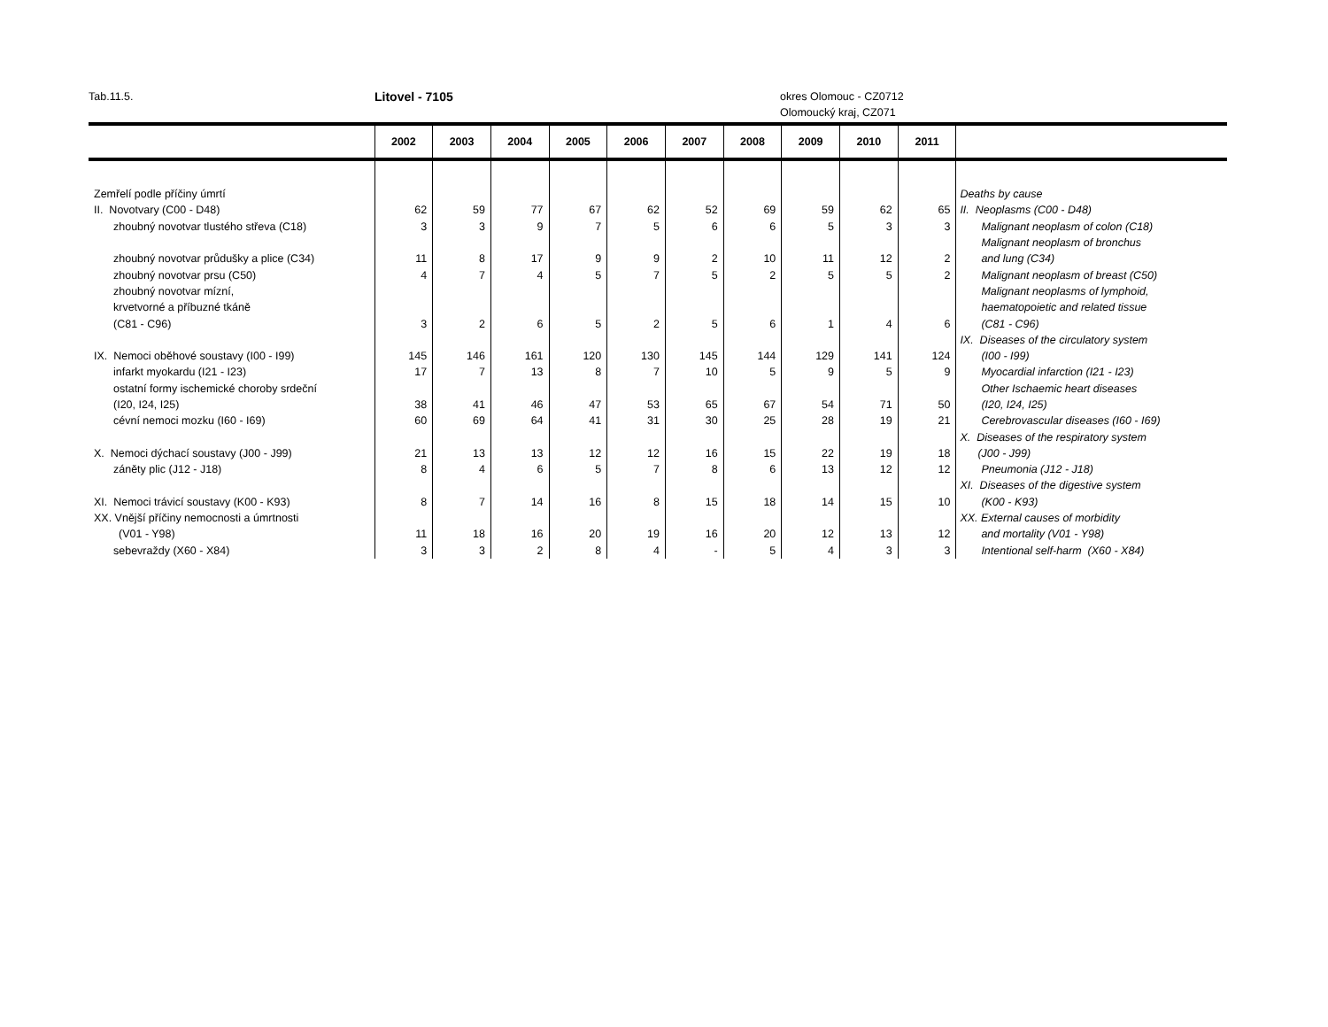Tab.11.5. Litovel - 7105 okres Olomouc - CZ0712
Olomoucký kraj, CZ071
| | 2002 | 2003 | 2004 | 2005 | 2006 | 2007 | 2008 | 2009 | 2010 | 2011 | |
| --- | --- | --- | --- | --- | --- | --- | --- | --- | --- | --- | --- |
| Zemřelí podle příčiny úmrtí | | | | | | | | | | | Deaths by cause |
| II. Novotvary (C00 - D48) | 62 | 59 | 77 | 67 | 62 | 52 | 69 | 59 | 62 | 65 | II. Neoplasms (C00 - D48) |
| zhoubný novotvar tlustého střeva (C18) | 3 | 3 | 9 | 7 | 5 | 6 | 6 | 5 | 3 | 3 | Malignant neoplasm of colon (C18) |
| | | | | | | | | | | | Malignant neoplasm of bronchus |
| zhoubný novotvar průdušky a plice (C34) | 11 | 8 | 17 | 9 | 9 | 2 | 10 | 11 | 12 | 2 | and lung (C34) |
| zhoubný novotvar prsu (C50) | 4 | 7 | 4 | 5 | 7 | 5 | 2 | 5 | 5 | 2 | Malignant neoplasm of breast (C50) |
| zhoubný novotvar mízní, | | | | | | | | | | | Malignant neoplasms of lymphoid, |
| krvetvorné a příbuzné tkáně | | | | | | | | | | | haematopoietic and related tissue |
| (C81 - C96) | 3 | 2 | 6 | 5 | 2 | 5 | 6 | 1 | 4 | 6 | (C81 - C96) |
| | | | | | | | | | | | IX. Diseases of the circulatory system |
| IX. Nemoci oběhové soustavy (I00 - I99) | 145 | 146 | 161 | 120 | 130 | 145 | 144 | 129 | 141 | 124 | (I00 - I99) |
| infarkt myokardu (I21 - I23) | 17 | 7 | 13 | 8 | 7 | 10 | 5 | 9 | 5 | 9 | Myocardial infarction (I21 - I23) |
| ostatní formy ischemické choroby srdeční | | | | | | | | | | | Other Ischaemic heart diseases |
| (I20, I24, I25) | 38 | 41 | 46 | 47 | 53 | 65 | 67 | 54 | 71 | 50 | (I20, I24, I25) |
| cévní nemoci mozku (I60 - I69) | 60 | 69 | 64 | 41 | 31 | 30 | 25 | 28 | 19 | 21 | Cerebrovascular diseases (I60 - I69) |
| | | | | | | | | | | | X. Diseases of the respiratory system |
| X. Nemoci dýchací soustavy (J00 - J99) | 21 | 13 | 13 | 12 | 12 | 16 | 15 | 22 | 19 | 18 | (J00 - J99) |
| záněty plic (J12 - J18) | 8 | 4 | 6 | 5 | 7 | 8 | 6 | 13 | 12 | 12 | Pneumonia (J12 - J18) |
| | | | | | | | | | | | XI. Diseases of the digestive system |
| XI. Nemoci trávicí soustavy (K00 - K93) | 8 | 7 | 14 | 16 | 8 | 15 | 18 | 14 | 15 | 10 | (K00 - K93) |
| XX. Vnější příčiny nemocnosti a úmrtnosti | | | | | | | | | | | XX. External causes of morbidity |
| (V01 - Y98) | 11 | 18 | 16 | 20 | 19 | 16 | 20 | 12 | 13 | 12 | and mortality (V01 - Y98) |
| sebevraždy (X60 - X84) | 3 | 3 | 2 | 8 | 4 | - | 5 | 4 | 3 | 3 | Intentional self-harm (X60 - X84) |